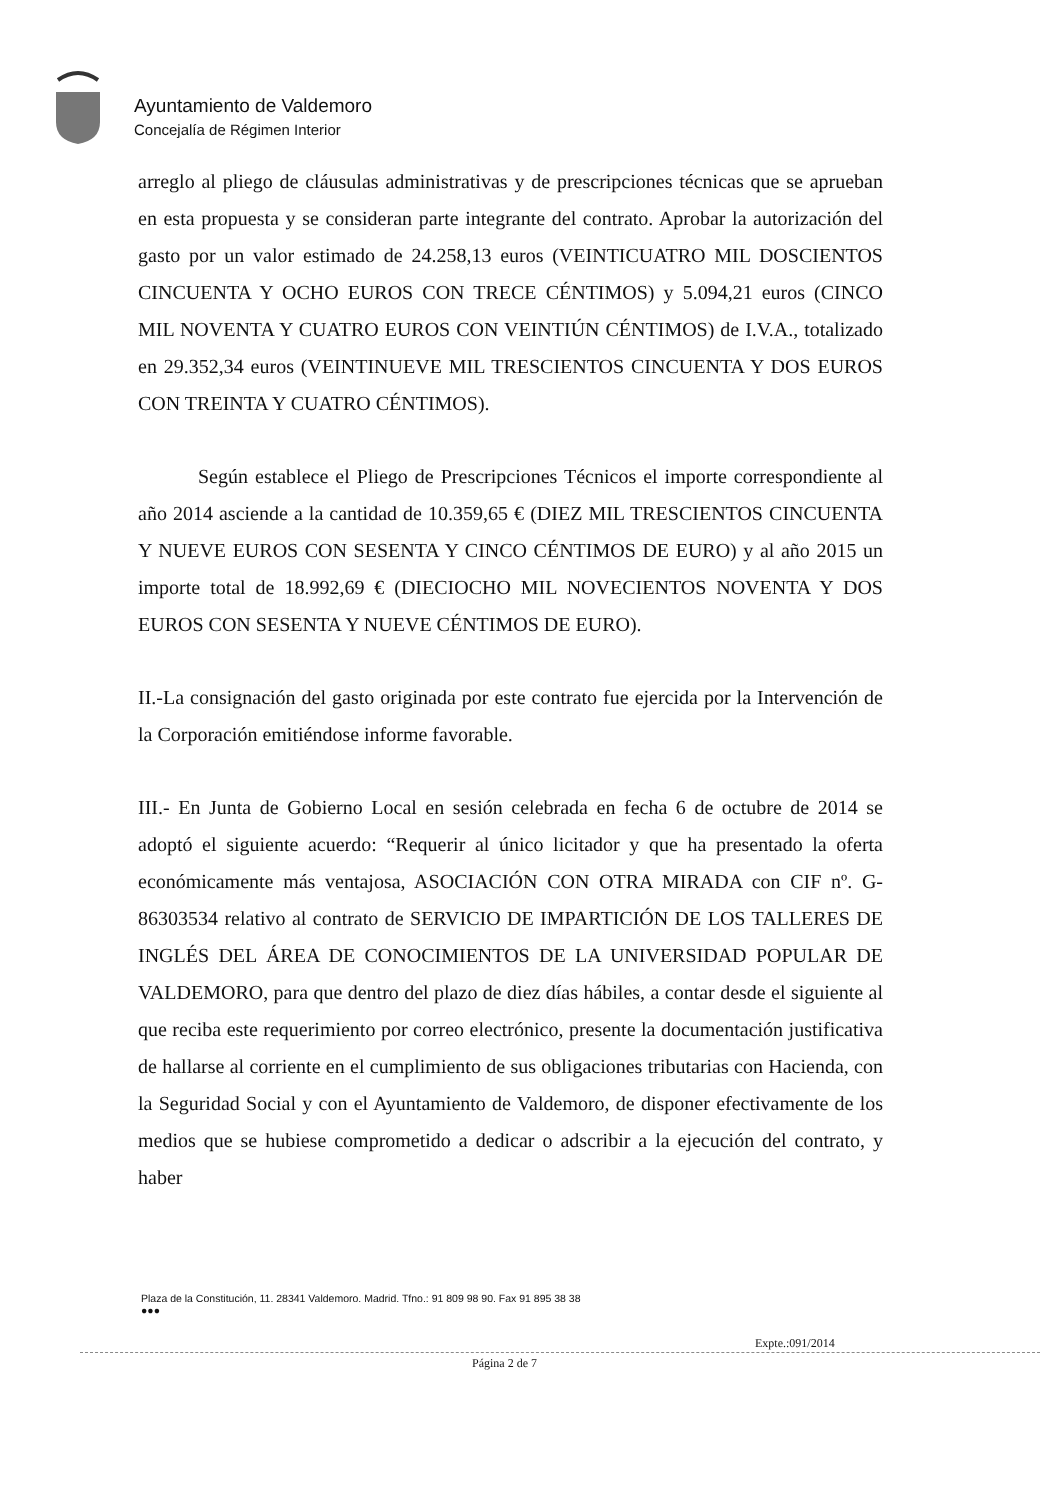Ayuntamiento de Valdemoro
Concejalía de Régimen Interior
arreglo al pliego de cláusulas administrativas y de prescripciones técnicas que se aprueban en esta propuesta y se consideran parte integrante del contrato. Aprobar la autorización del gasto por un valor estimado de 24.258,13 euros (VEINTICUATRO MIL DOSCIENTOS CINCUENTA Y OCHO EUROS CON TRECE CÉNTIMOS) y 5.094,21 euros (CINCO MIL NOVENTA Y CUATRO EUROS CON VEINTIÚN CÉNTIMOS) de I.V.A., totalizado en 29.352,34 euros (VEINTINUEVE MIL TRESCIENTOS CINCUENTA Y DOS EUROS CON TREINTA Y CUATRO CÉNTIMOS).
Según establece el Pliego de Prescripciones Técnicos el importe correspondiente al año 2014 asciende a la cantidad de 10.359,65 € (DIEZ MIL TRESCIENTOS CINCUENTA Y NUEVE EUROS CON SESENTA Y CINCO CÉNTIMOS DE EURO) y al año 2015 un importe total de 18.992,69 € (DIECIOCHO MIL NOVECIENTOS NOVENTA Y DOS EUROS CON SESENTA Y NUEVE CÉNTIMOS DE EURO).
II.-La consignación del gasto originada por este contrato fue ejercida por la Intervención de la Corporación emitiéndose informe favorable.
III.- En Junta de Gobierno Local en sesión celebrada en fecha 6 de octubre de 2014 se adoptó el siguiente acuerdo: “Requerir al único licitador y que ha presentado la oferta económicamente más ventajosa, ASOCIACIÓN CON OTRA MIRADA con CIF nº. G-86303534 relativo al contrato de SERVICIO DE IMPARTICIÓN DE LOS TALLERES DE INGLÉS DEL ÁREA DE CONOCIMIENTOS DE LA UNIVERSIDAD POPULAR DE VALDEMORO, para que dentro del plazo de diez días hábiles, a contar desde el siguiente al que reciba este requerimiento por correo electrónico, presente la documentación justificativa de hallarse al corriente en el cumplimiento de sus obligaciones tributarias con Hacienda, con la Seguridad Social y con el Ayuntamiento de Valdemoro, de disponer efectivamente de los medios que se hubiese comprometido a dedicar o adscribir a la ejecución del contrato, y haber
Plaza de la Constitución, 11. 28341 Valdemoro. Madrid. Tfno.: 91 809 98 90. Fax 91 895 38 38
●●●
Expte.:091/2014
Página 2 de 7